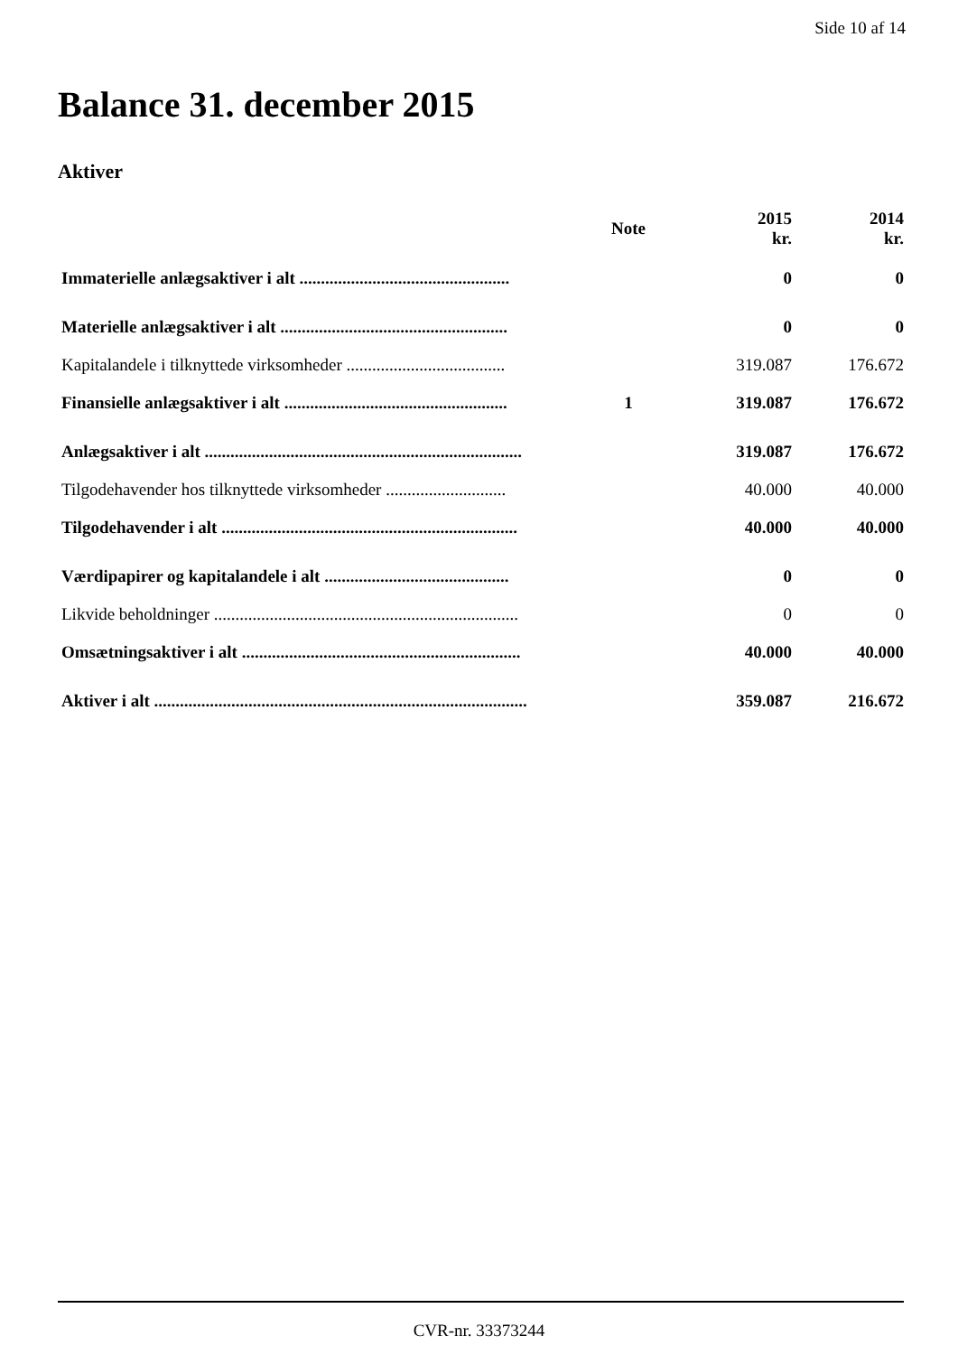Side 10 af 14
Balance 31. december 2015
Aktiver
| | Note | 2015 kr. | 2014 kr. |
| --- | --- | --- | --- |
| Immaterielle anlægsaktiver i alt ................................................. | | 0 | 0 |
| Materielle anlægsaktiver i alt ..................................................... | | 0 | 0 |
| Kapitalandele i tilknyttede virksomheder ..................................... | | 319.087 | 176.672 |
| Finansielle anlægsaktiver i alt .................................................... | 1 | 319.087 | 176.672 |
| Anlægsaktiver i alt .......................................................................... | | 319.087 | 176.672 |
| Tilgodehavender hos tilknyttede virksomheder ............................ | | 40.000 | 40.000 |
| Tilgodehavender i alt ..................................................................... | | 40.000 | 40.000 |
| Værdipapirer og kapitalandele i alt ........................................... | | 0 | 0 |
| Likvide beholdninger ....................................................................... | | 0 | 0 |
| Omsætningsaktiver i alt ................................................................. | | 40.000 | 40.000 |
| Aktiver i alt ....................................................................................... | | 359.087 | 216.672 |
CVR-nr. 33373244